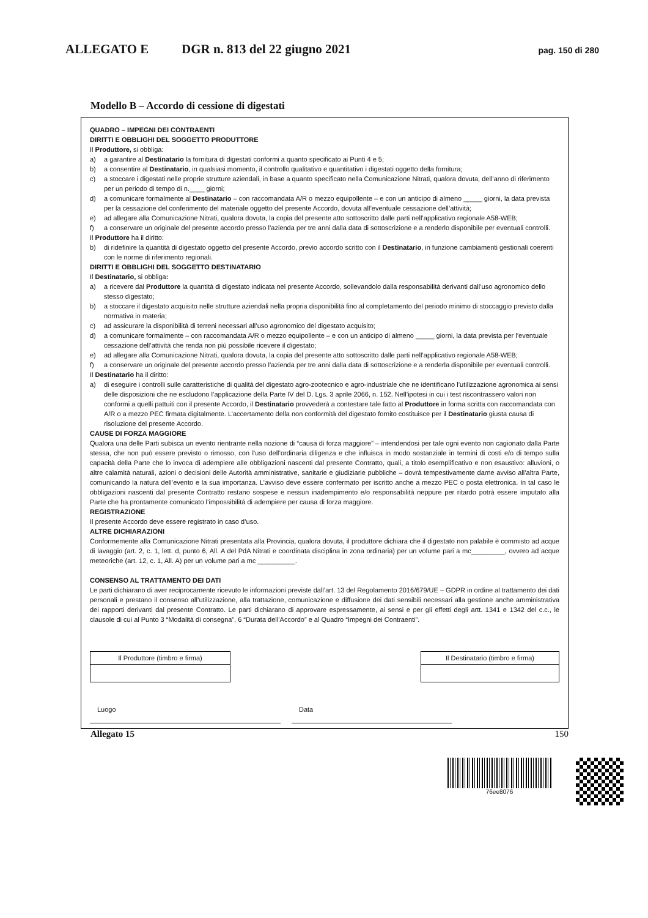ALLEGATO E DGR n. 813 del 22 giugno 2021 pag. 150 di 280
Modello B – Accordo di cessione di digestati
QUADRO – IMPEGNI DEI CONTRAENTI
DIRITTI E OBBLIGHI DEL SOGGETTO PRODUTTORE
Il Produttore, si obbliga:
a) a garantire al Destinatario la fornitura di digestati conformi a quanto specificato ai Punti 4 e 5;
b) a consentire al Destinatario, in qualsiasi momento, il controllo qualitativo e quantitativo i digestati oggetto della fornitura;
c) a stoccare i digestati nelle proprie strutture aziendali, in base a quanto specificato nella Comunicazione Nitrati, qualora dovuta, dell’anno di riferimento per un periodo di tempo di n.____ giorni;
d) a comunicare formalmente al Destinatario – con raccomandata A/R o mezzo equipollente – e con un anticipo di almeno _____ giorni, la data prevista per la cessazione del conferimento del materiale oggetto del presente Accordo, dovuta all’eventuale cessazione dell’attività;
e) ad allegare alla Comunicazione Nitrati, qualora dovuta, la copia del presente atto sottoscritto dalle parti nell’applicativo regionale A58-WEB;
f) a conservare un originale del presente accordo presso l’azienda per tre anni dalla data di sottoscrizione e a renderlo disponibile per eventuali controlli.
Il Produttore ha il diritto:
b) di ridefinire la quantità di digestato oggetto del presente Accordo, previo accordo scritto con il Destinatario, in funzione cambiamenti gestionali coerenti con le norme di riferimento regionali.
DIRITTI E OBBLIGHI DEL SOGGETTO DESTINATARIO
Il Destinatario, si obbliga:
a) a ricevere dal Produttore la quantità di digestato indicata nel presente Accordo, sollevandolo dalla responsabilità derivanti dall’uso agronomico dello stesso digestato;
b) a stoccare il digestato acquisito nelle strutture aziendali nella propria disponibilità fino al completamento del periodo minimo di stoccaggio previsto dalla normativa in materia;
c) ad assicurare la disponibilità di terreni necessari all’uso agronomico del digestato acquisito;
d) a comunicare formalmente – con raccomandata A/R o mezzo equipollente – e con un anticipo di almeno _____ giorni, la data prevista per l’eventuale cessazione dell’attività che renda non più possibile ricevere il digestato;
e) ad allegare alla Comunicazione Nitrati, qualora dovuta, la copia del presente atto sottoscritto dalle parti nell’applicativo regionale A58-WEB;
f) a conservare un originale del presente accordo presso l’azienda per tre anni dalla data di sottoscrizione e a renderla disponibile per eventuali controlli.
Il Destinatario ha il diritto:
a) di eseguire i controlli sulle caratteristiche di qualità del digestato agro-zootecnico e agro-industriale che ne identificano l’utilizzazione agronomica ai sensi delle disposizioni che ne escludono l’applicazione della Parte IV del D. Lgs. 3 aprile 2066, n. 152. Nell’ipotesi in cui i test riscontrassero valori non conformi a quelli pattuiti con il presente Accordo, il Destinatario provvederà a contestare tale fatto al Produttore in forma scritta con raccomandata con A/R o a mezzo PEC firmata digitalmente. L’accertamento della non conformità del digestato fornito costituisce per il Destinatario giusta causa di risoluzione del presente Accordo.
CAUSE DI FORZA MAGGIORE
Qualora una delle Parti subisca un evento rientrante nella nozione di “causa di forza maggiore” – intendendosi per tale ogni evento non cagionato dalla Parte stessa, che non può essere previsto o rimosso, con l’uso dell’ordinaria diligenza e che influisca in modo sostanziale in termini di costi e/o di tempo sulla capacità della Parte che lo invoca di adempiere alle obbligazioni nascenti dal presente Contratto, quali, a titolo esemplificativo e non esaustivo: alluvioni, o altre calamità naturali, azioni o decisioni delle Autorità amministrative, sanitarie e giudiziarie pubbliche – dovrà tempestivamente darne avviso all’altra Parte, comunicando la natura dell’evento e la sua importanza. L’avviso deve essere confermato per iscritto anche a mezzo PEC o posta elettronica. In tal caso le obbligazioni nascenti dal presente Contratto restano sospese e nessun inadempimento e/o responsabilità neppure per ritardo potrà essere imputato alla Parte che ha prontamente comunicato l’impossibilità di adempiere per causa di forza maggiore.
REGISTRAZIONE
Il presente Accordo deve essere registrato in caso d’uso.
ALTRE DICHIARAZIONI
Conformemente alla Comunicazione Nitrati presentata alla Provincia, qualora dovuta, il produttore dichiara che il digestato non palabile è commisto ad acque di lavaggio (art. 2, c. 1, lett. d, punto 6, All. A del PdA Nitrati e coordinata disciplina in zona ordinaria) per un volume pari a mc_________, ovvero ad acque meteoriche (art. 12, c. 1, All. A) per un volume pari a mc __________.
CONSENSO AL TRATTAMENTO DEI DATI
Le parti dichiarano di aver reciprocamente ricevuto le informazioni previste dall’art. 13 del Regolamento 2016/679/UE – GDPR in ordine al trattamento dei dati personali e prestano il consenso all’utilizzazione, alla trattazione, comunicazione e diffusione dei dati sensibili necessari alla gestione anche amministrativa dei rapporti derivanti dal presente Contratto. Le parti dichiarano di approvare espressamente, ai sensi e per gli effetti degli artt. 1341 e 1342 del c.c., le clausole di cui al Punto 3 “Modalità di consegna”, 6 “Durata dell’Accordo” e al Quadro “Impegni dei Contraenti”.
| Il Produttore (timbro e firma) |
| Il Destinatario (timbro e firma) |
Luogo Data
Allegato 15 150
76ee8076